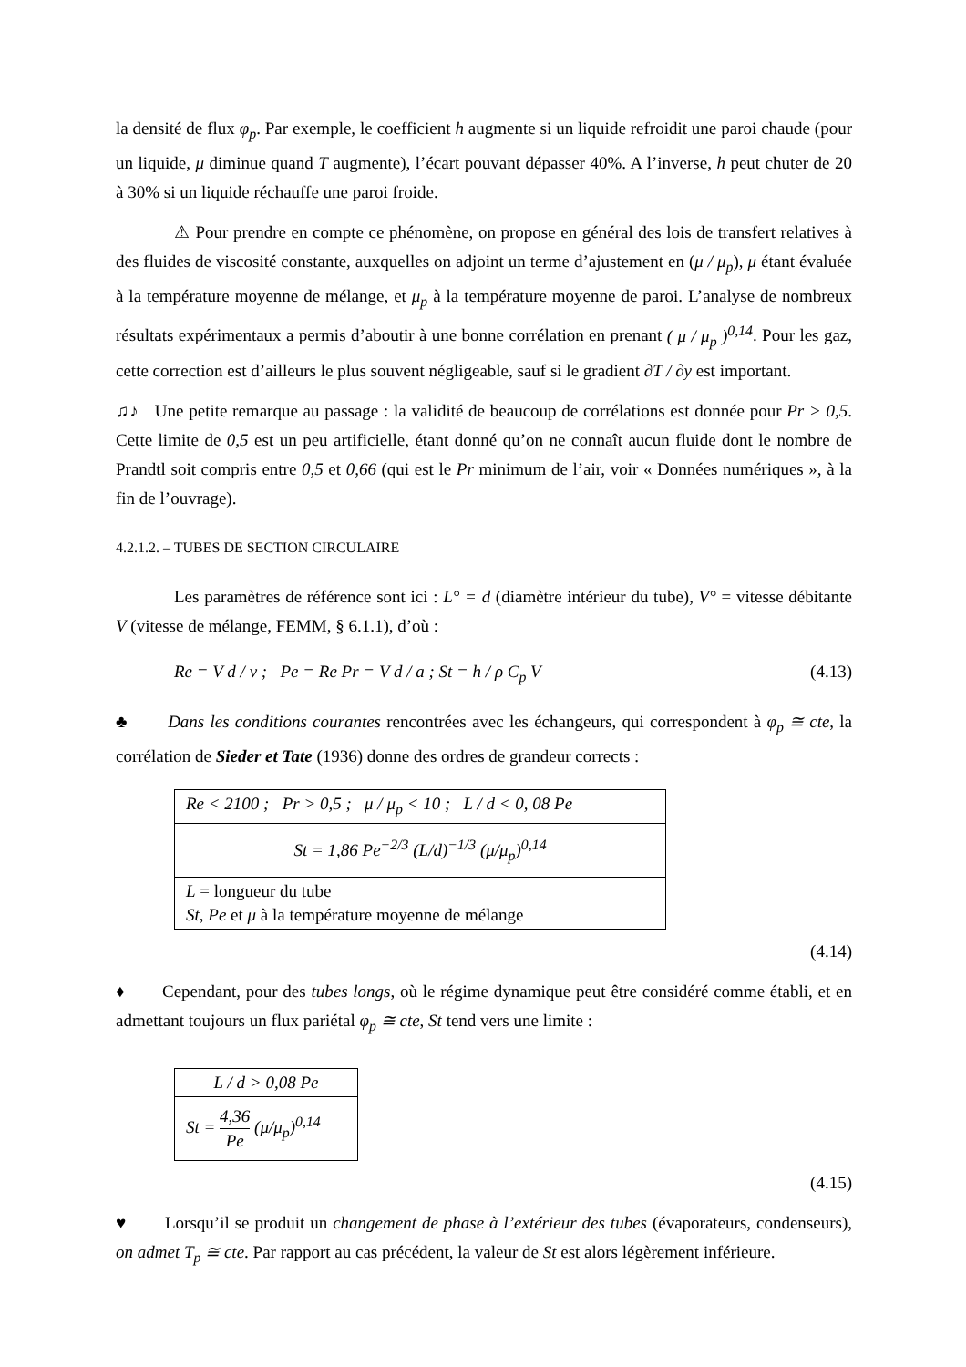la densité de flux φ<sub>p</sub>. Par exemple, le coefficient h augmente si un liquide refroidit une paroi chaude (pour un liquide, μ diminue quand T augmente), l’écart pouvant dépasser 40%. A l’inverse, h peut chuter de 20 à 30% si un liquide réchauffe une paroi froide.
⚠ Pour prendre en compte ce phénomène, on propose en général des lois de transfert relatives à des fluides de viscosité constante, auxquelles on adjoint un terme d’ajustement en (μ / μ<sub>p</sub>), μ étant évaluée à la température moyenne de mélange, et μ<sub>p</sub> à la température moyenne de paroi. L’analyse de nombreux résultats expérimentaux a permis d’aboutir à une bonne corrélation en prenant ( μ / μ<sub>p</sub> )<sup>0,14</sup>. Pour les gaz, cette correction est d’ailleurs le plus souvent négligeable, sauf si le gradient ∂T / ∂y est important.
♫♪ Une petite remarque au passage : la validité de beaucoup de corrélations est donnée pour Pr > 0,5. Cette limite de 0,5 est un peu artificielle, étant donné qu’on ne connaît aucun fluide dont le nombre de Prandtl soit compris entre 0,5 et 0,66 (qui est le Pr minimum de l’air, voir « Données numériques », à la fin de l’ouvrage).
4.2.1.2. – TUBES DE SECTION CIRCULAIRE
Les paramètres de référence sont ici : L° = d (diamètre intérieur du tube), V° = vitesse débitante V (vitesse de mélange, FEMM, § 6.1.1), d’où :
Re = V d / ν ; Pe = Re Pr = V d / a ; St = h / ρ C<sub>p</sub> V (4.13)
♣ Dans les conditions courantes rencontrées avec les échangeurs, qui correspondent à φ<sub>p</sub> ≅ cte, la corrélation de Sieder et Tate (1936) donne des ordres de grandeur corrects :
| Re < 2100 ; Pr > 0,5 ; μ / μ<sub>p</sub> < 10 ; L / d < 0, 08 Pe |
| St = 1,86 Pe<sup>−2/3</sup> (L/d)<sup>−1/3</sup> (μ/μ<sub>p</sub>)<sup>0,14</sup> |
| L = longueur du tube St, Pe et μ à la température moyenne de mélange |
(4.14)
♦ Cependant, pour des tubes longs, où le régime dynamique peut être considéré comme établi, et en admettant toujours un flux pariétal φ<sub>p</sub> ≅ cte, St tend vers une limite :
| L / d > 0,08 Pe |
| St = 4,36 Pe (μ/μ<sub>p</sub>)<sup>0,14</sup> |
(4.15)
♥ Lorsqu’il se produit un changement de phase à l’extérieur des tubes (évaporateurs, condenseurs), on admet T<sub>p</sub> ≅ cte. Par rapport au cas précédent, la valeur de St est alors légèrement inférieure.